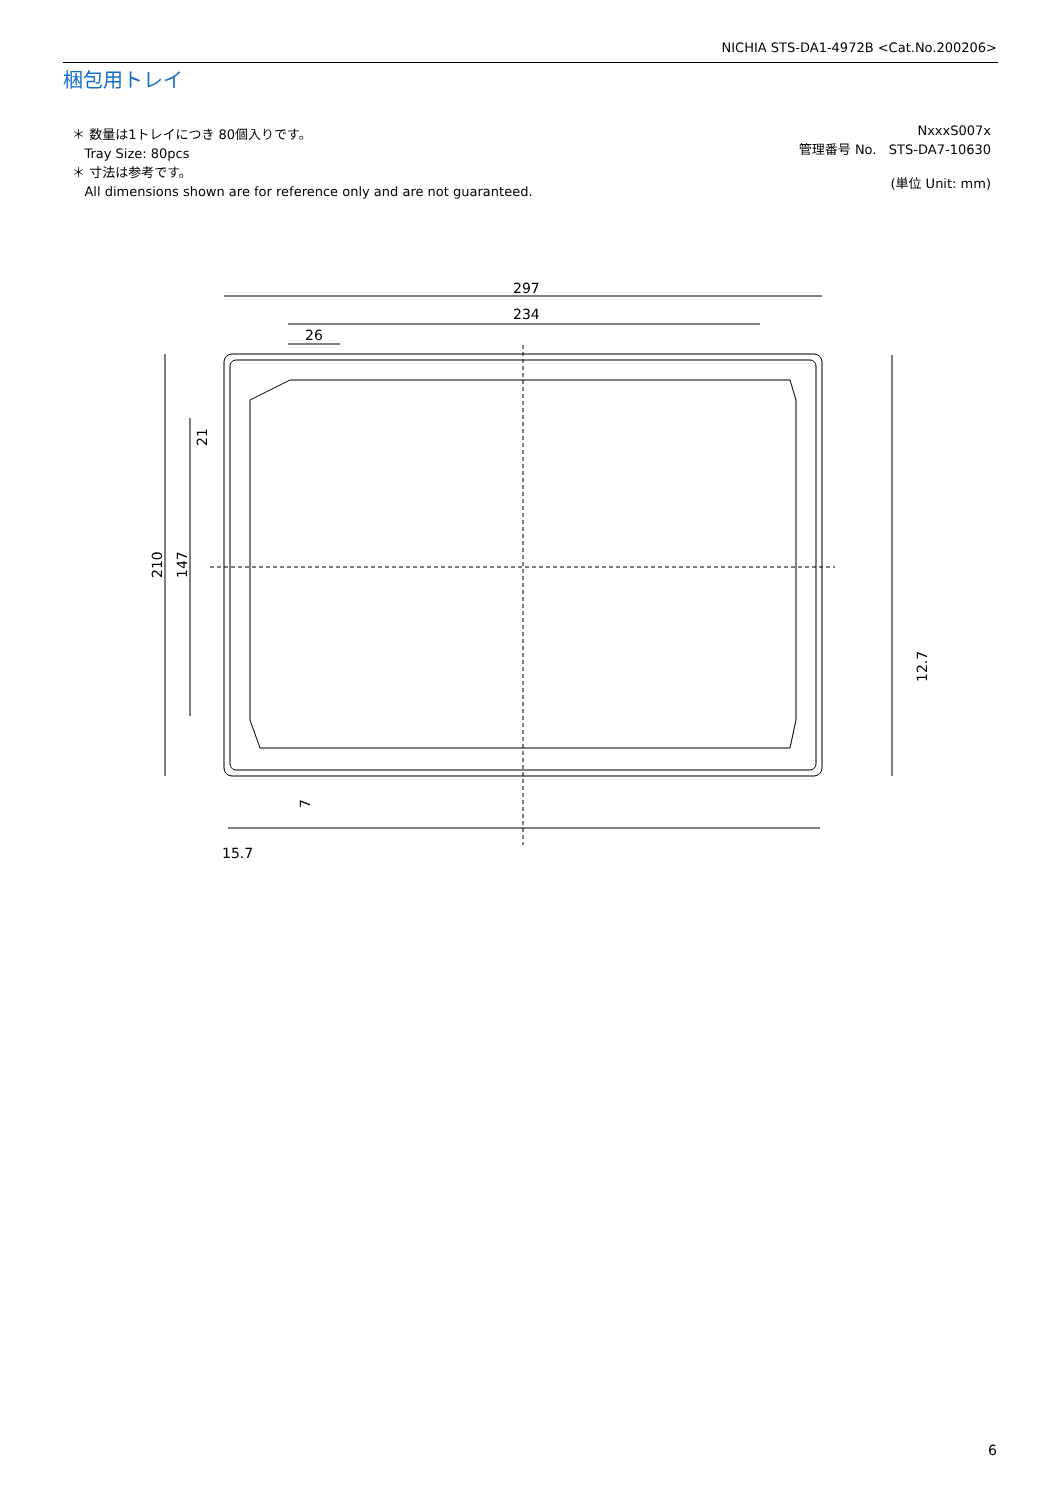NICHIA STS-DA1-4972B <Cat.No.200206>
梱包用トレイ
＊ 数量は1トレイにつき 80個入りです。
Tray Size: 80pcs
＊ 寸法は参考です。
All dimensions shown are for reference only and are not guaranteed.
NxxxS007x
管理番号 No. STS-DA7-10630
(単位 Unit: mm)
297
234
26
210
147
21
12.7
7
15.7
6